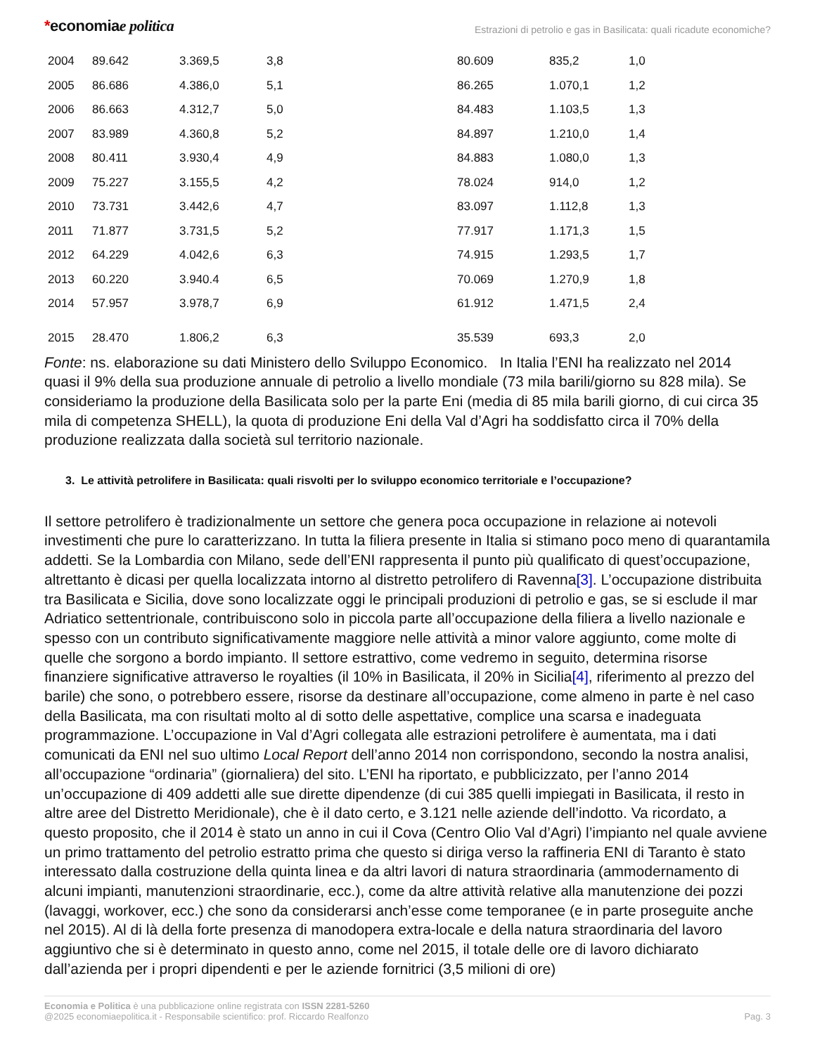*economiae politica
Estrazioni di petrolio e gas in Basilicata: quali ricadute economiche?
| 2004 | 89.642 | 3.369,5 | 3,8 | 80.609 | 835,2 | 1,0 |
| 2005 | 86.686 | 4.386,0 | 5,1 | 86.265 | 1.070,1 | 1,2 |
| 2006 | 86.663 | 4.312,7 | 5,0 | 84.483 | 1.103,5 | 1,3 |
| 2007 | 83.989 | 4.360,8 | 5,2 | 84.897 | 1.210,0 | 1,4 |
| 2008 | 80.411 | 3.930,4 | 4,9 | 84.883 | 1.080,0 | 1,3 |
| 2009 | 75.227 | 3.155,5 | 4,2 | 78.024 | 914,0 | 1,2 |
| 2010 | 73.731 | 3.442,6 | 4,7 | 83.097 | 1.112,8 | 1,3 |
| 2011 | 71.877 | 3.731,5 | 5,2 | 77.917 | 1.171,3 | 1,5 |
| 2012 | 64.229 | 4.042,6 | 6,3 | 74.915 | 1.293,5 | 1,7 |
| 2013 | 60.220 | 3.940.4 | 6,5 | 70.069 | 1.270,9 | 1,8 |
| 2014 | 57.957 | 3.978,7 | 6,9 | 61.912 | 1.471,5 | 2,4 |
| 2015 | 28.470 | 1.806,2 | 6,3 | 35.539 | 693,3 | 2,0 |
Fonte: ns. elaborazione su dati Ministero dello Sviluppo Economico. In Italia l’ENI ha realizzato nel 2014 quasi il 9% della sua produzione annuale di petrolio a livello mondiale (73 mila barili/giorno su 828 mila). Se consideriamo la produzione della Basilicata solo per la parte Eni (media di 85 mila barili giorno, di cui circa 35 mila di competenza SHELL), la quota di produzione Eni della Val d’Agri ha soddisfatto circa il 70% della produzione realizzata dalla società sul territorio nazionale.
3. Le attività petrolifere in Basilicata: quali risvolti per lo sviluppo economico territoriale e l’occupazione?
Il settore petrolifero è tradizionalmente un settore che genera poca occupazione in relazione ai notevoli investimenti che pure lo caratterizzano. In tutta la filiera presente in Italia si stimano poco meno di quarantamila addetti. Se la Lombardia con Milano, sede dell’ENI rappresenta il punto più qualificato di quest’occupazione, altrettanto è dicasi per quella localizzata intorno al distretto petrolifero di Ravenna[3]. L’occupazione distribuita tra Basilicata e Sicilia, dove sono localizzate oggi le principali produzioni di petrolio e gas, se si esclude il mar Adriatico settentrionale, contribuiscono solo in piccola parte all’occupazione della filiera a livello nazionale e spesso con un contributo significativamente maggiore nelle attività a minor valore aggiunto, come molte di quelle che sorgono a bordo impianto. Il settore estrattivo, come vedremo in seguito, determina risorse finanziere significative attraverso le royalties (il 10% in Basilicata, il 20% in Sicilia[4], riferimento al prezzo del barile) che sono, o potrebbero essere, risorse da destinare all’occupazione, come almeno in parte è nel caso della Basilicata, ma con risultati molto al di sotto delle aspettative, complice una scarsa e inadeguata programmazione. L’occupazione in Val d’Agri collegata alle estrazioni petrolifere è aumentata, ma i dati comunicati da ENI nel suo ultimo Local Report dell’anno 2014 non corrispondono, secondo la nostra analisi, all’occupazione “ordinaria” (giornaliera) del sito. L’ENI ha riportato, e pubblicizzato, per l’anno 2014 un’occupazione di 409 addetti alle sue dirette dipendenze (di cui 385 quelli impiegati in Basilicata, il resto in altre aree del Distretto Meridionale), che è il dato certo, e 3.121 nelle aziende dell’indotto. Va ricordato, a questo proposito, che il 2014 è stato un anno in cui il Cova (Centro Olio Val d’Agri) l’impianto nel quale avviene un primo trattamento del petrolio estratto prima che questo si diriga verso la raffineria ENI di Taranto è stato interessato dalla costruzione della quinta linea e da altri lavori di natura straordinaria (ammodernamento di alcuni impianti, manutenzioni straordinarie, ecc.), come da altre attività relative alla manutenzione dei pozzi (lavaggi, workover, ecc.) che sono da considerarsi anch’esse come temporanee (e in parte proseguite anche nel 2015). Al di là della forte presenza di manodopera extra-locale e della natura straordinaria del lavoro aggiuntivo che si è determinato in questo anno, come nel 2015, il totale delle ore di lavoro dichiarato dall’azienda per i propri dipendenti e per le aziende fornitrici (3,5 milioni di ore)
Economia e Politica è una pubblicazione online registrata con ISSN 2281-5260
@2025 economiaepolitica.it - Responsabile scientifico: prof. Riccardo Realfonzo
Pag. 3